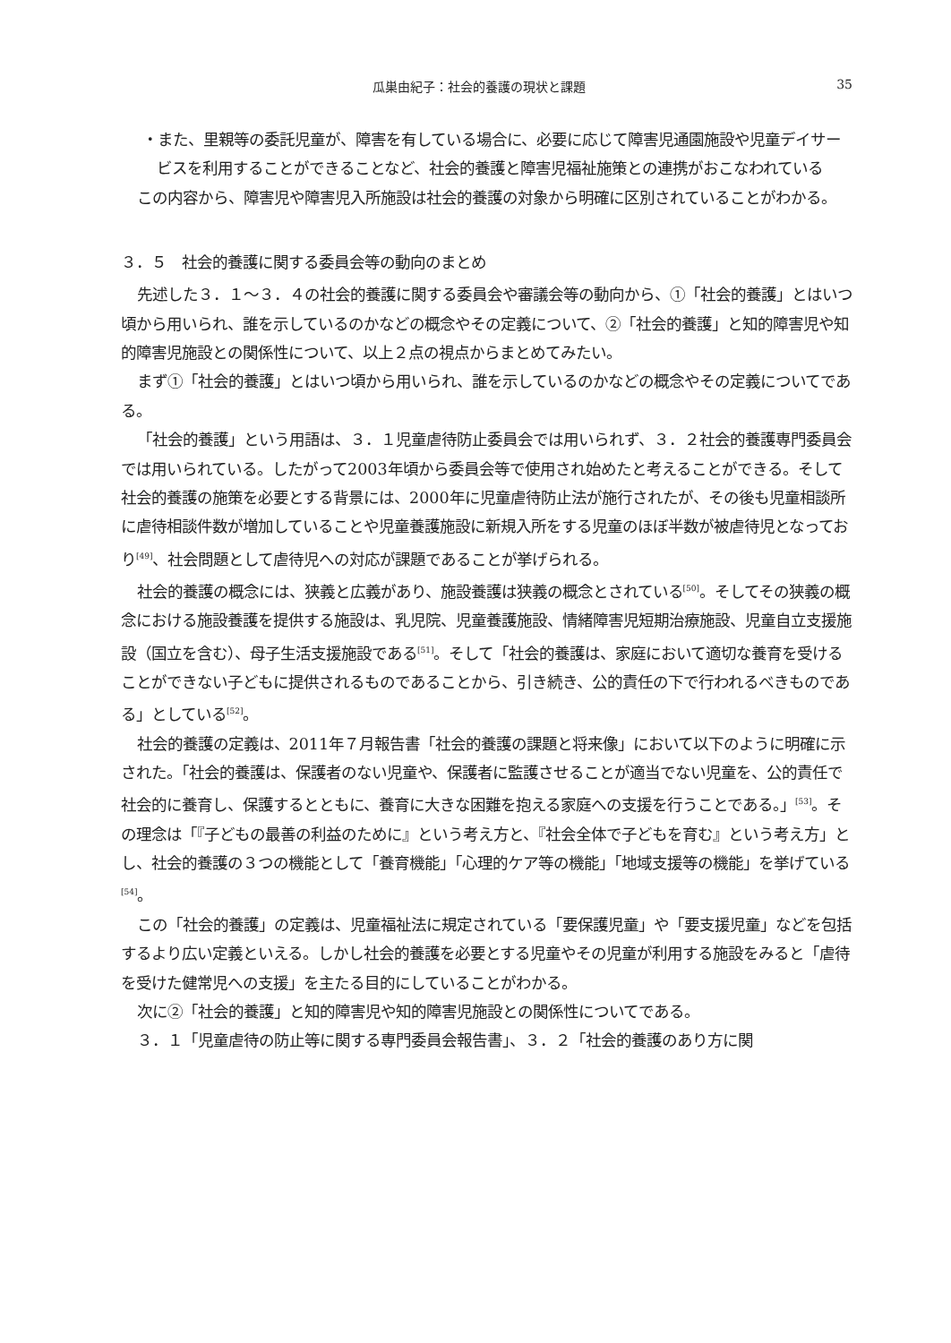瓜巣由紀子：社会的養護の現状と課題 35
・また、里親等の委託児童が、障害を有している場合に、必要に応じて障害児通園施設や児童デイサービスを利用することができることなど、社会的養護と障害児福祉施策との連携がおこなわれている
この内容から、障害児や障害児入所施設は社会的養護の対象から明確に区別されていることがわかる。
３．５　社会的養護に関する委員会等の動向のまとめ
先述した３．１～３．４の社会的養護に関する委員会や審議会等の動向から、①「社会的養護」とはいつ頃から用いられ、誰を示しているのかなどの概念やその定義について、②「社会的養護」と知的障害児や知的障害児施設との関係性について、以上２点の視点からまとめてみたい。
まず①「社会的養護」とはいつ頃から用いられ、誰を示しているのかなどの概念やその定義についてである。
「社会的養護」という用語は、３．１児童虐待防止委員会では用いられず、３．２社会的養護専門委員会では用いられている。したがって2003年頃から委員会等で使用され始めたと考えることができる。そして社会的養護の施策を必要とする背景には、2000年に児童虐待防止法が施行されたが、その後も児童相談所に虐待相談件数が増加していることや児童養護施設に新規入所をする児童のほぼ半数が被虐待児となっており<sup>[49]</sup>、社会問題として虐待児への対応が課題であることが挙げられる。
社会的養護の概念には、狭義と広義があり、施設養護は狭義の概念とされている<sup>[50]</sup>。そしてその狭義の概念における施設養護を提供する施設は、乳児院、児童養護施設、情緒障害児短期治療施設、児童自立支援施設（国立を含む）、母子生活支援施設である<sup>[51]</sup>。そして「社会的養護は、家庭において適切な養育を受けることができない子どもに提供されるものであることから、引き続き、公的責任の下で行われるべきものである」としている<sup>[52]</sup>。
社会的養護の定義は、2011年７月報告書「社会的養護の課題と将来像」において以下のように明確に示された。「社会的養護は、保護者のない児童や、保護者に監護させることが適当でない児童を、公的責任で社会的に養育し、保護するとともに、養育に大きな困難を抱える家庭への支援を行うことである。」<sup>[53]</sup>。その理念は「『子どもの最善の利益のために』という考え方と、『社会全体で子どもを育む』という考え方」とし、社会的養護の３つの機能として「養育機能」「心理的ケア等の機能」「地域支援等の機能」を挙げている<sup>[54]</sup>。
この「社会的養護」の定義は、児童福祉法に規定されている「要保護児童」や「要支援児童」などを包括するより広い定義といえる。しかし社会的養護を必要とする児童やその児童が利用する施設をみると「虐待を受けた健常児への支援」を主たる目的にしていることがわかる。
次に②「社会的養護」と知的障害児や知的障害児施設との関係性についてである。
３．１「児童虐待の防止等に関する専門委員会報告書」、３．２「社会的養護のあり方に関